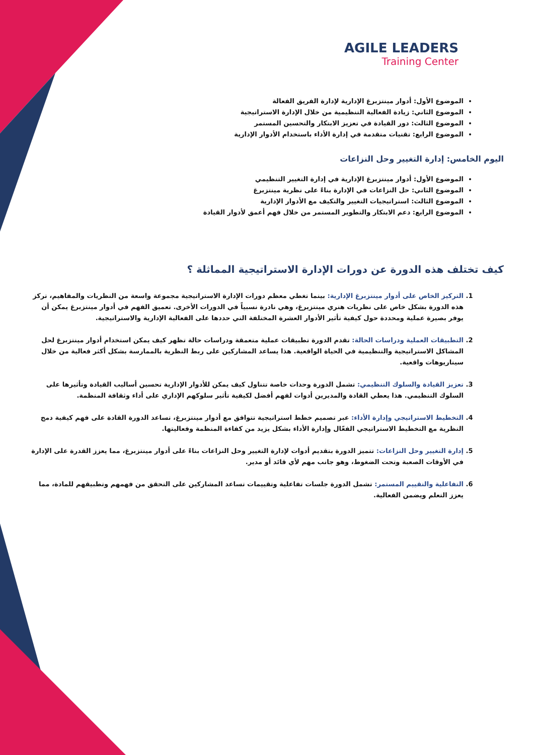AGILE LEADERS
Training Center
الموضوع الأول: أدوار مينتزبرغ الإدارية لإدارة الفريق الفعالة
الموضوع الثاني: زيادة الفعالية التنظيمية من خلال الإدارة الاستراتيجية
الموضوع الثالث: دور القيادة في تعزيز الابتكار والتحسين المستمر
الموضوع الرابع: تقنيات متقدمة في إدارة الأداء باستخدام الأدوار الإدارية
اليوم الخامس: إدارة التغيير وحل النزاعات
الموضوع الأول: أدوار مينتزبرغ الإدارية في إدارة التغيير التنظيمي
الموضوع الثاني: حل النزاعات في الإدارة بناءً على نظرية مينتزبرغ
الموضوع الثالث: استراتيجيات التغيير والتكيف مع الأدوار الإدارية
الموضوع الرابع: دعم الابتكار والتطوير المستمر من خلال فهم أعمق لأدوار القيادة
كيف تختلف هذه الدورة عن دورات الإدارة الاستراتيجية المماثلة ؟
1. التركيز الخاص على أدوار مينتزبرغ الإدارية: بينما تغطي معظم دورات الإدارة الاستراتيجية مجموعة واسعة من النظريات والمفاهيم، تركز هذه الدورة بشكل خاص على نظريات هنري مينتزبرغ، وهي نادرة نسبياً في الدورات الأخرى. تعميق الفهم في أدوار مينتزبرغ يمكن أن يوفر بصيرة عملية ومحددة حول كيفية تأثير الأدوار العشرة المختلفة التي حددها على الفعالية الإدارية والاستراتيجية.
2. التطبيقات العملية ودراسات الحالة: تقدم الدورة تطبيقات عملية متعمقة ودراسات حالة تظهر كيف يمكن استخدام أدوار مينتزبرغ لحل المشاكل الاستراتيجية والتنظيمية في الحياة الواقعية. هذا يساعد المشاركين على ربط النظرية بالممارسة بشكل أكثر فعالية من خلال سيناريوهات واقعية.
3. تعزيز القيادة والسلوك التنظيمي: تشمل الدورة وحدات خاصة تتناول كيف يمكن للأدوار الإدارية تحسين أساليب القيادة وتأثيرها على السلوك التنظيمي. هذا يعطي القادة والمديرين أدوات لفهم أفضل لكيفية تأثير سلوكهم الإداري على أداء وثقافة المنظمة.
4. التخطيط الاستراتيجي وإدارة الأداء: عبر تصميم خطط استراتيجية تتوافق مع أدوار مينتزبرغ، تساعد الدورة القادة على فهم كيفية دمج النظرية مع التخطيط الاستراتيجي الفعّال وإدارة الأداء بشكل يزيد من كفاءة المنظمة وفعاليتها.
5. إدارة التغيير وحل النزاعات: تتميز الدورة بتقديم أدوات لإدارة التغيير وحل النزاعات بناءً على أدوار مينتزبرغ، مما يعزز القدرة على الإدارة في الأوقات الصعبة وتحت الضغوط، وهو جانب مهم لأي قائد أو مدير.
6. التفاعلية والتقييم المستمر: تشمل الدورة جلسات تفاعلية وتقييمات تساعد المشاركين على التحقق من فهمهم وتطبيقهم للمادة، مما يعزز التعلم ويضمن الفعالية.